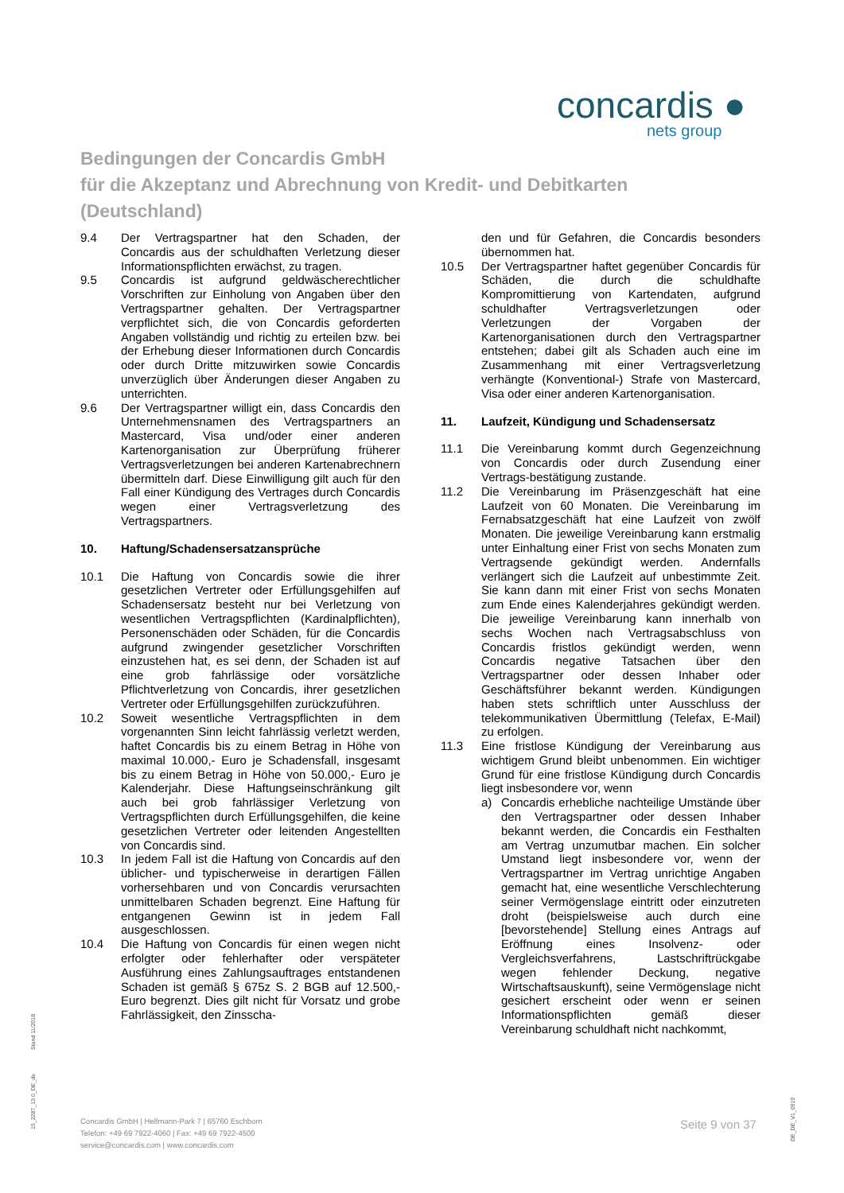concardis ●
nets group
Bedingungen der Concardis GmbH
für die Akzeptanz und Abrechnung von Kredit- und Debitkarten
(Deutschland)
9.4 Der Vertragspartner hat den Schaden, der Concardis aus der schuldhaften Verletzung dieser Informationspflichten erwächst, zu tragen.
9.5 Concardis ist aufgrund geldwäscherechtlicher Vorschriften zur Einholung von Angaben über den Vertragspartner gehalten. Der Vertragspartner verpflichtet sich, die von Concardis geforderten Angaben vollständig und richtig zu erteilen bzw. bei der Erhebung dieser Informationen durch Concardis oder durch Dritte mitzuwirken sowie Concardis unverzüglich über Änderungen dieser Angaben zu unterrichten.
9.6 Der Vertragspartner willigt ein, dass Concardis den Unternehmensnamen des Vertragspartners an Mastercard, Visa und/oder einer anderen Kartenorganisation zur Überprüfung früherer Vertragsverletzungen bei anderen Kartenabrechnern übermitteln darf. Diese Einwilligung gilt auch für den Fall einer Kündigung des Vertrages durch Concardis wegen einer Vertragsverletzung des Vertragspartners.
10. Haftung/Schadensersatzansprüche
10.1 Die Haftung von Concardis sowie die ihrer gesetzlichen Vertreter oder Erfüllungsgehilfen auf Schadensersatz besteht nur bei Verletzung von wesentlichen Vertragspflichten (Kardinalpflichten), Personenschäden oder Schäden, für die Concardis aufgrund zwingender gesetzlicher Vorschriften einzustehen hat, es sei denn, der Schaden ist auf eine grob fahrlässige oder vorsätzliche Pflichtverletzung von Concardis, ihrer gesetzlichen Vertreter oder Erfüllungsgehilfen zurückzuführen.
10.2 Soweit wesentliche Vertragspflichten in dem vorgenannten Sinn leicht fahrlässig verletzt werden, haftet Concardis bis zu einem Betrag in Höhe von maximal 10.000,- Euro je Schadensfall, insgesamt bis zu einem Betrag in Höhe von 50.000,- Euro je Kalenderjahr. Diese Haftungseinschränkung gilt auch bei grob fahrlässiger Verletzung von Vertragspflichten durch Erfüllungsgehilfen, die keine gesetzlichen Vertreter oder leitenden Angestellten von Concardis sind.
10.3 In jedem Fall ist die Haftung von Concardis auf den üblicher- und typischerweise in derartigen Fällen vorhersehbaren und von Concardis verursachten unmittelbaren Schaden begrenzt. Eine Haftung für entgangenen Gewinn ist in jedem Fall ausgeschlossen.
10.4 Die Haftung von Concardis für einen wegen nicht erfolgter oder fehlerhafter oder verspäteter Ausführung eines Zahlungsauftrages entstandenen Schaden ist gemäß § 675z S. 2 BGB auf 12.500,- Euro begrenzt. Dies gilt nicht für Vorsatz und grobe Fahrlässigkeit, den Zinsscha-
den und für Gefahren, die Concardis besonders übernommen hat.
10.5 Der Vertragspartner haftet gegenüber Concardis für Schäden, die durch die schuldhafte Kompromittierung von Kartendaten, aufgrund schuldhafter Vertragsverletzungen oder Verletzungen der Vorgaben der Kartenorganisationen durch den Vertragspartner entstehen; dabei gilt als Schaden auch eine im Zusammenhang mit einer Vertragsverletzung verhängte (Konventional-) Strafe von Mastercard, Visa oder einer anderen Kartenorganisation.
11. Laufzeit, Kündigung und Schadensersatz
11.1 Die Vereinbarung kommt durch Gegenzeichnung von Concardis oder durch Zusendung einer Vertrags-bestätigung zustande.
11.2 Die Vereinbarung im Präsenzgeschäft hat eine Laufzeit von 60 Monaten. Die Vereinbarung im Fernabsatzgeschäft hat eine Laufzeit von zwölf Monaten. Die jeweilige Vereinbarung kann erstmalig unter Einhaltung einer Frist von sechs Monaten zum Vertragsende gekündigt werden. Andernfalls verlängert sich die Laufzeit auf unbestimmte Zeit. Sie kann dann mit einer Frist von sechs Monaten zum Ende eines Kalenderjahres gekündigt werden. Die jeweilige Vereinbarung kann innerhalb von sechs Wochen nach Vertragsabschluss von Concardis fristlos gekündigt werden, wenn Concardis negative Tatsachen über den Vertragspartner oder dessen Inhaber oder Geschäftsführer bekannt werden. Kündigungen haben stets schriftlich unter Ausschluss der telekommunikativen Übermittlung (Telefax, E-Mail) zu erfolgen.
11.3 Eine fristlose Kündigung der Vereinbarung aus wichtigem Grund bleibt unbenommen. Ein wichtiger Grund für eine fristlose Kündigung durch Concardis liegt insbesondere vor, wenn
a) Concardis erhebliche nachteilige Umstände über den Vertragspartner oder dessen Inhaber bekannt werden, die Concardis ein Festhalten am Vertrag unzumutbar machen. Ein solcher Umstand liegt insbesondere vor, wenn der Vertragspartner im Vertrag unrichtige Angaben gemacht hat, eine wesentliche Verschlechterung seiner Vermögenslage eintritt oder einzutreten droht (beispielsweise auch durch eine [bevorstehende] Stellung eines Antrags auf Eröffnung eines Insolvenz- oder Vergleichsverfahrens, Lastschriftrückgabe wegen fehlender Deckung, negative Wirtschaftsauskunft), seine Vermögenslage nicht gesichert erscheint oder wenn er seinen Informationspflichten gemäß dieser Vereinbarung schuldhaft nicht nachkommt,
Concardis GmbH | Helfmann-Park 7 | 65760 Eschborn
Telefon: +49 69 7922-4060 | Fax: +49 69 7922-4500
service@concardis.com | www.concardis.com
Seite 9 von 37
Stand 11/2018
15_2287_13.0_DE_de
DE_DE_V1_0919